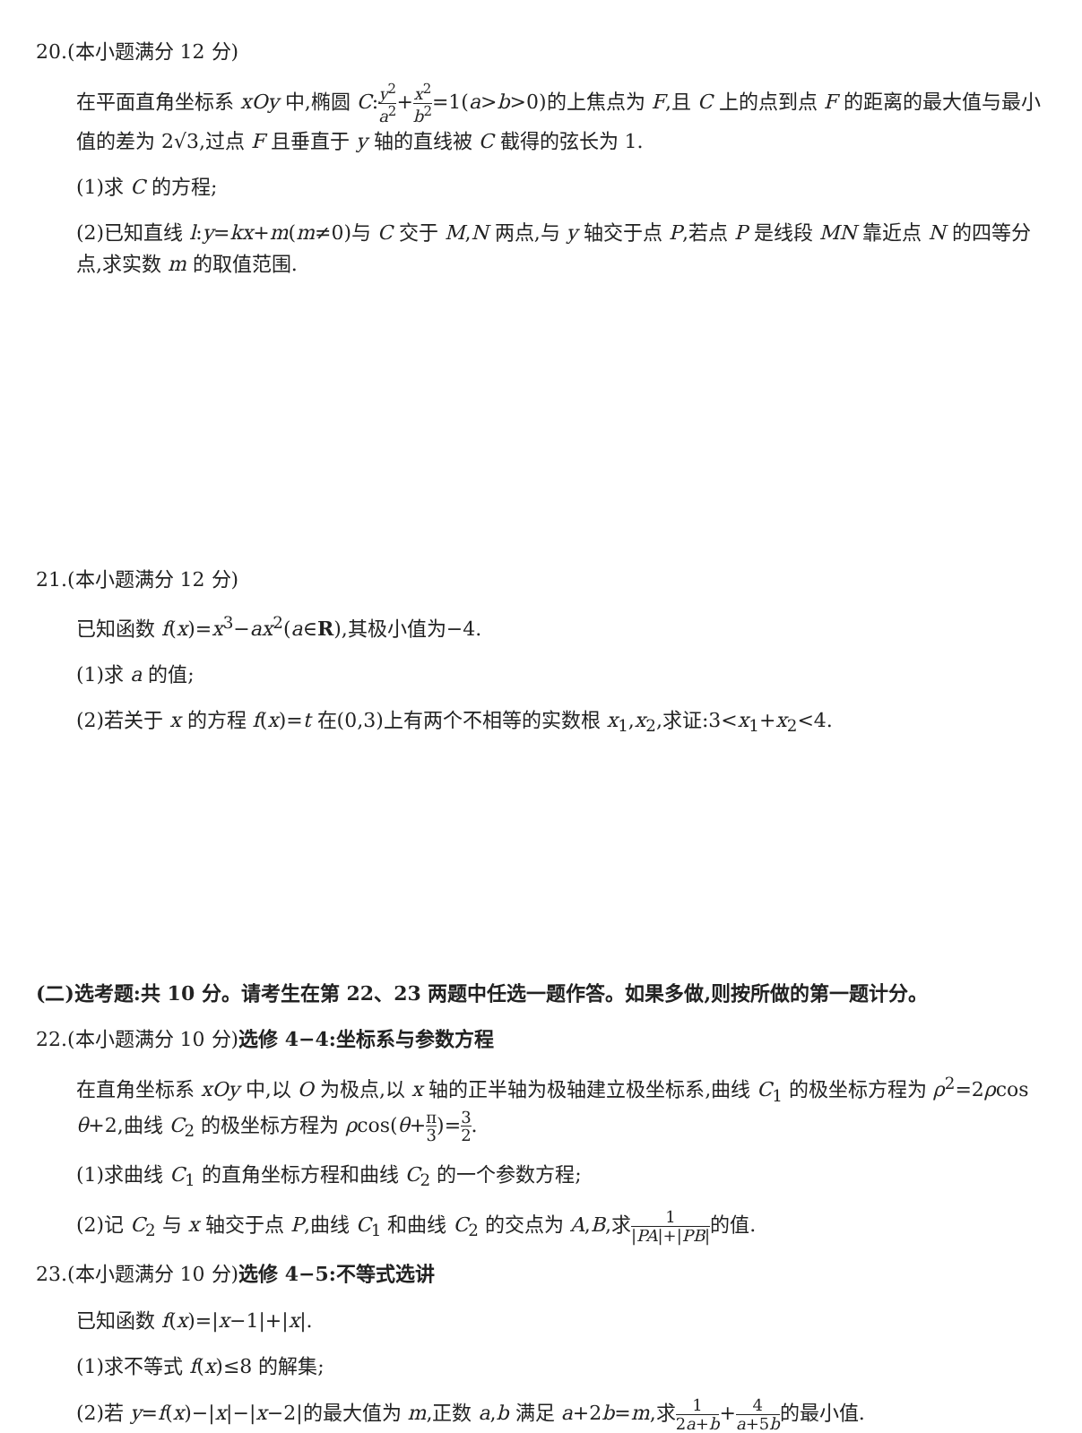20.(本小题满分 12 分)
在平面直角坐标系 xOy 中,椭圆 C:y<sup>2</sup> a<sup>2</sup>+x<sup>2</sup> b<sup>2</sup>=1(a>b>0)的上焦点为 F,且 C 上的点到点 F 的距离的最大值与最小值的差为 2√3,过点 F 且垂直于 y 轴的直线被 C 截得的弦长为 1.
(1)求 C 的方程;
(2)已知直线 l:y=kx+m(m≠0)与 C 交于 M,N 两点,与 y 轴交于点 P,若点 P 是线段 MN 靠近点 N 的四等分点,求实数 m 的取值范围.
21.(本小题满分 12 分)
已知函数 f(x)=x<sup>3</sup>−ax<sup>2</sup>(a∈R),其极小值为−4.
(1)求 a 的值;
(2)若关于 x 的方程 f(x)=t 在(0,3)上有两个不相等的实数根 x<sub>1</sub>,x<sub>2</sub>,求证:3<x<sub>1</sub>+x<sub>2</sub><4.
(二)选考题:共 10 分。请考生在第 22、23 两题中任选一题作答。如果多做,则按所做的第一题计分。
22.(本小题满分 10 分)选修 4−4:坐标系与参数方程
在直角坐标系 xOy 中,以 O 为极点,以 x 轴的正半轴为极轴建立极坐标系,曲线 C<sub>1</sub> 的极坐标方程为 ρ<sup>2</sup>=2ρcos θ+2,曲线 C<sub>2</sub> 的极坐标方程为 ρcos(θ+π 3)=3 2.
(1)求曲线 C<sub>1</sub> 的直角坐标方程和曲线 C<sub>2</sub> 的一个参数方程;
(2)记 C<sub>2</sub> 与 x 轴交于点 P,曲线 C<sub>1</sub> 和曲线 C<sub>2</sub> 的交点为 A,B,求1 |PA|+|PB|的值.
23.(本小题满分 10 分)选修 4−5:不等式选讲
已知函数 f(x)=|x−1|+|x|.
(1)求不等式 f(x)≤8 的解集;
(2)若 y=f(x)−|x|−|x−2|的最大值为 m,正数 a,b 满足 a+2b=m,求1 2a+b+4 a+5b的最小值.